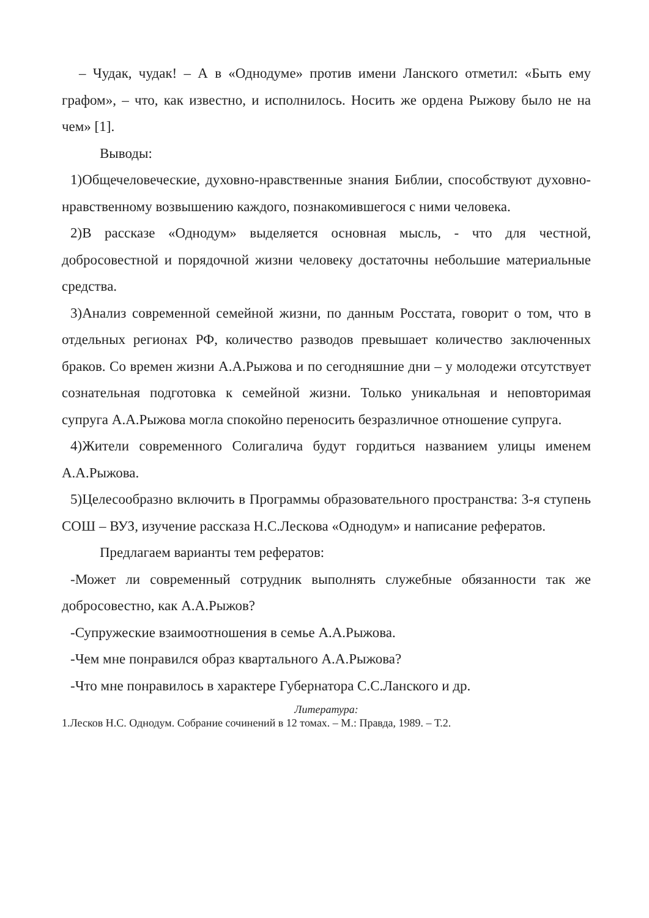– Чудак, чудак! – А в «Однодуме» против имени Ланского отметил: «Быть ему графом», – что, как известно, и исполнилось. Носить же ордена Рыжову было не на чем» [1].
Выводы:
1)Общечеловеческие, духовно-нравственные знания Библии, способствуют духовно-нравственному возвышению каждого, познакомившегося с ними человека.
2)В рассказе «Однодум» выделяется основная мысль, - что для честной, добросовестной и порядочной жизни человеку достаточны небольшие материальные средства.
3)Анализ современной семейной жизни, по данным Росстата, говорит о том, что в отдельных регионах РФ, количество разводов превышает количество заключенных браков. Со времен жизни А.А.Рыжова и по сегодняшние дни – у молодежи отсутствует сознательная подготовка к семейной жизни. Только уникальная и неповторимая супруга А.А.Рыжова могла спокойно переносить безразличное отношение супруга.
4)Жители современного Солигалича будут гордиться названием улицы именем А.А.Рыжова.
5)Целесообразно включить в Программы образовательного пространства: 3-я ступень СОШ – ВУЗ, изучение рассказа Н.С.Лескова «Однодум» и написание рефератов.
Предлагаем варианты тем рефератов:
-Может ли современный сотрудник выполнять служебные обязанности так же добросовестно, как А.А.Рыжов?
-Супружеские взаимоотношения в семье А.А.Рыжова.
-Чем мне понравился образ квартального А.А.Рыжова?
-Что мне понравилось в характере Губернатора С.С.Ланского и др.
Литература:
1.Лесков Н.С. Однодум. Собрание сочинений в 12 томах. – М.: Правда, 1989. – Т.2.